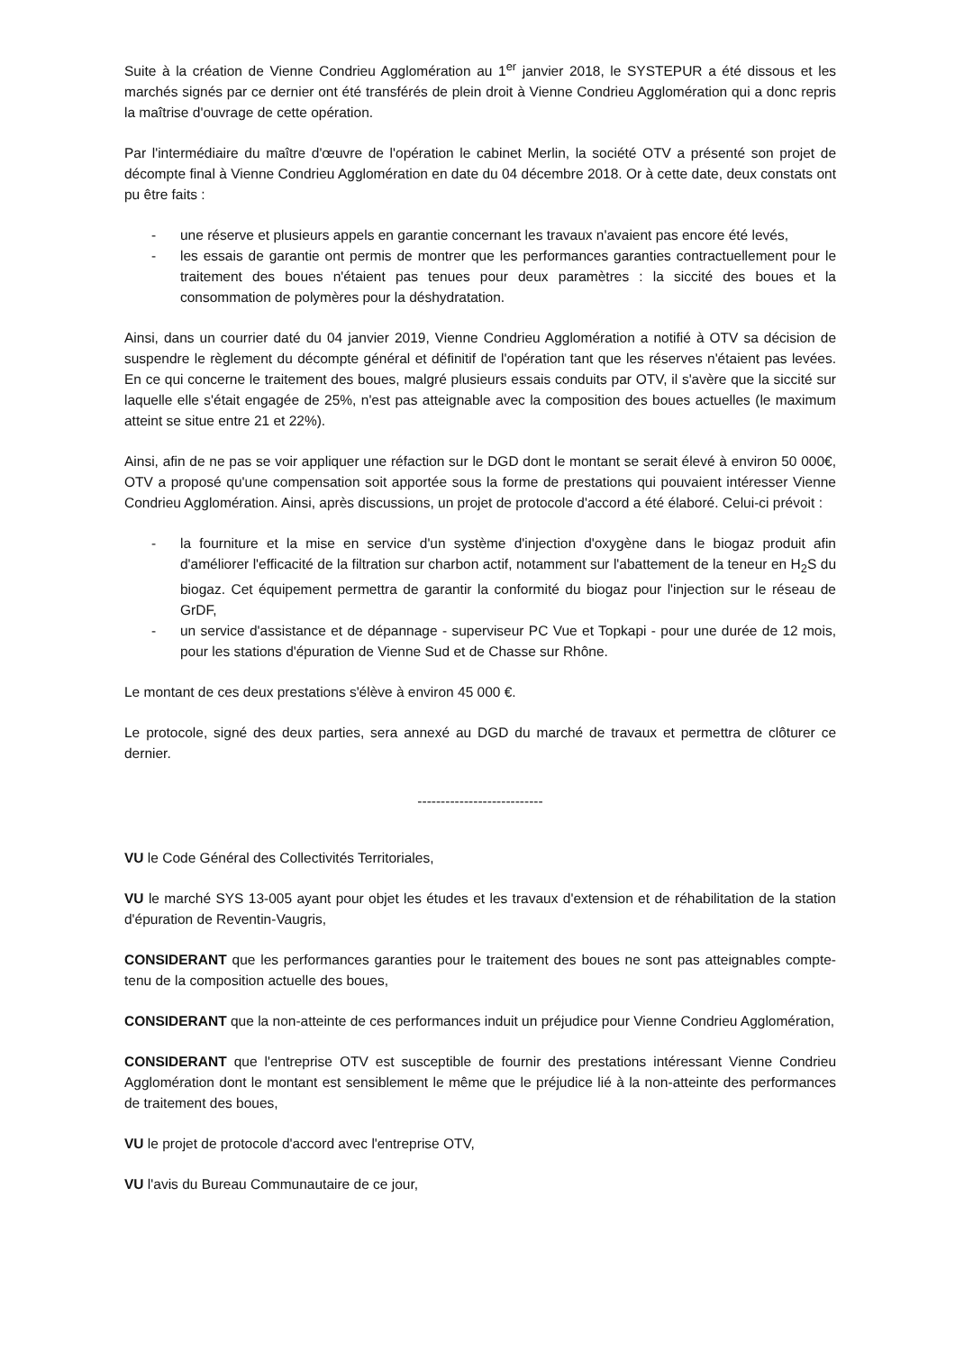Suite à la création de Vienne Condrieu Agglomération au 1<sup>er</sup> janvier 2018, le SYSTEPUR a été dissous et les marchés signés par ce dernier ont été transférés de plein droit à Vienne Condrieu Agglomération qui a donc repris la maîtrise d'ouvrage de cette opération.
Par l'intermédiaire du maître d'œuvre de l'opération le cabinet Merlin, la société OTV a présenté son projet de décompte final à Vienne Condrieu Agglomération en date du 04 décembre 2018. Or à cette date, deux constats ont pu être faits :
- une réserve et plusieurs appels en garantie concernant les travaux n'avaient pas encore été levés,
- les essais de garantie ont permis de montrer que les performances garanties contractuellement pour le traitement des boues n'étaient pas tenues pour deux paramètres : la siccité des boues et la consommation de polymères pour la déshydratation.
Ainsi, dans un courrier daté du 04 janvier 2019, Vienne Condrieu Agglomération a notifié à OTV sa décision de suspendre le règlement du décompte général et définitif de l'opération tant que les réserves n'étaient pas levées. En ce qui concerne le traitement des boues, malgré plusieurs essais conduits par OTV, il s'avère que la siccité sur laquelle elle s'était engagée de 25%, n'est pas atteignable avec la composition des boues actuelles (le maximum atteint se situe entre 21 et 22%).
Ainsi, afin de ne pas se voir appliquer une réfaction sur le DGD dont le montant se serait élevé à environ 50 000€, OTV a proposé qu'une compensation soit apportée sous la forme de prestations qui pouvaient intéresser Vienne Condrieu Agglomération. Ainsi, après discussions, un projet de protocole d'accord a été élaboré. Celui-ci prévoit :
- la fourniture et la mise en service d'un système d'injection d'oxygène dans le biogaz produit afin d'améliorer l'efficacité de la filtration sur charbon actif, notamment sur l'abattement de la teneur en H<sub>2</sub>S du biogaz. Cet équipement permettra de garantir la conformité du biogaz pour l'injection sur le réseau de GrDF,
- un service d'assistance et de dépannage - superviseur PC Vue et Topkapi - pour une durée de 12 mois, pour les stations d'épuration de Vienne Sud et de Chasse sur Rhône.
Le montant de ces deux prestations s'élève à environ 45 000 €.
Le protocole, signé des deux parties, sera annexé au DGD du marché de travaux et permettra de clôturer ce dernier.
---------------------------
VU le Code Général des Collectivités Territoriales,
VU le marché SYS 13-005 ayant pour objet les études et les travaux d'extension et de réhabilitation de la station d'épuration de Reventin-Vaugris,
CONSIDERANT que les performances garanties pour le traitement des boues ne sont pas atteignables compte-tenu de la composition actuelle des boues,
CONSIDERANT que la non-atteinte de ces performances induit un préjudice pour Vienne Condrieu Agglomération,
CONSIDERANT que l'entreprise OTV est susceptible de fournir des prestations intéressant Vienne Condrieu Agglomération dont le montant est sensiblement le même que le préjudice lié à la non-atteinte des performances de traitement des boues,
VU le projet de protocole d'accord avec l'entreprise OTV,
VU l'avis du Bureau Communautaire de ce jour,